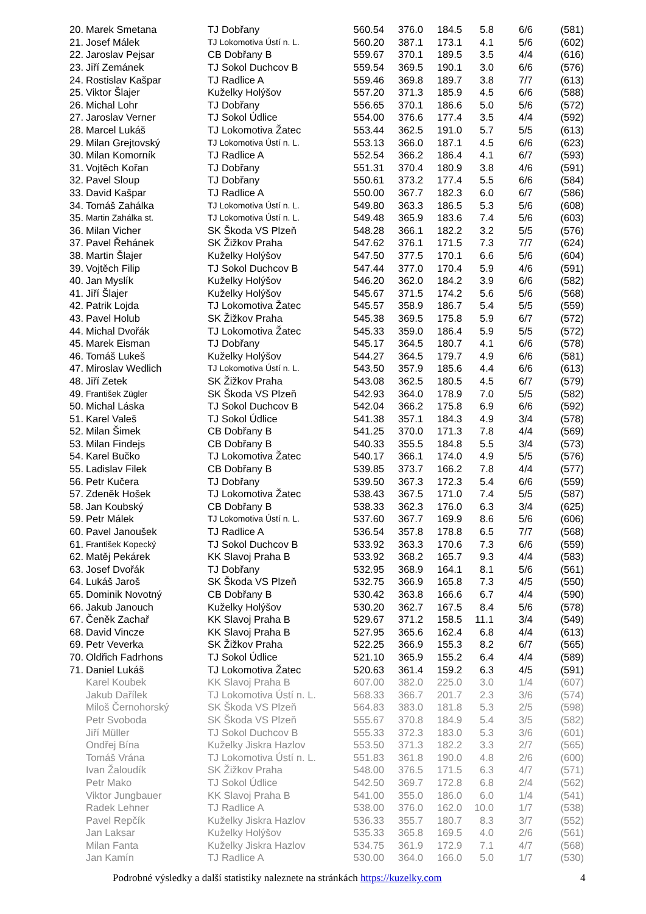| 20. | Marek Smetana | TJ Dobřany | 560.54 | 376.0 | 184.5 | 5.8 | 6/6 | (581) |
| 21. | Josef Málek | TJ Lokomotiva Ústí n. L. | 560.20 | 387.1 | 173.1 | 4.1 | 5/6 | (602) |
| 22. | Jaroslav Pejsar | CB Dobřany B | 559.67 | 370.1 | 189.5 | 3.5 | 4/4 | (616) |
| 23. | Jiří Zemánek | TJ Sokol Duchcov B | 559.54 | 369.5 | 190.1 | 3.0 | 6/6 | (576) |
| 24. | Rostislav Kašpar | TJ Radlice A | 559.46 | 369.8 | 189.7 | 3.8 | 7/7 | (613) |
| 25. | Viktor Šlajer | Kuželky Holýšov | 557.20 | 371.3 | 185.9 | 4.5 | 6/6 | (588) |
| 26. | Michal Lohr | TJ Dobřany | 556.65 | 370.1 | 186.6 | 5.0 | 5/6 | (572) |
| 27. | Jaroslav Verner | TJ Sokol Údlice | 554.00 | 376.6 | 177.4 | 3.5 | 4/4 | (592) |
| 28. | Marcel Lukáš | TJ Lokomotiva Žatec | 553.44 | 362.5 | 191.0 | 5.7 | 5/5 | (613) |
| 29. | Milan Grejtovský | TJ Lokomotiva Ústí n. L. | 553.13 | 366.0 | 187.1 | 4.5 | 6/6 | (623) |
| 30. | Milan Komorník | TJ Radlice A | 552.54 | 366.2 | 186.4 | 4.1 | 6/7 | (593) |
| 31. | Vojtěch Kořan | TJ Dobřany | 551.31 | 370.4 | 180.9 | 3.8 | 4/6 | (591) |
| 32. | Pavel Sloup | TJ Dobřany | 550.61 | 373.2 | 177.4 | 5.5 | 6/6 | (584) |
| 33. | David Kašpar | TJ Radlice A | 550.00 | 367.7 | 182.3 | 6.0 | 6/7 | (586) |
| 34. | Tomáš Zahálka | TJ Lokomotiva Ústí n. L. | 549.80 | 363.3 | 186.5 | 5.3 | 5/6 | (608) |
| 35. | Martin Zahálka st. | TJ Lokomotiva Ústí n. L. | 549.48 | 365.9 | 183.6 | 7.4 | 5/6 | (603) |
| 36. | Milan Vicher | SK Škoda VS Plzeň | 548.28 | 366.1 | 182.2 | 3.2 | 5/5 | (576) |
| 37. | Pavel Řehánek | SK Žižkov Praha | 547.62 | 376.1 | 171.5 | 7.3 | 7/7 | (624) |
| 38. | Martin Šlajer | Kuželky Holýšov | 547.50 | 377.5 | 170.1 | 6.6 | 5/6 | (604) |
| 39. | Vojtěch Filip | TJ Sokol Duchcov B | 547.44 | 377.0 | 170.4 | 5.9 | 4/6 | (591) |
| 40. | Jan Myslík | Kuželky Holýšov | 546.20 | 362.0 | 184.2 | 3.9 | 6/6 | (582) |
| 41. | Jiří Šlajer | Kuželky Holýšov | 545.67 | 371.5 | 174.2 | 5.6 | 5/6 | (568) |
| 42. | Patrik Lojda | TJ Lokomotiva Žatec | 545.57 | 358.9 | 186.7 | 5.4 | 5/5 | (559) |
| 43. | Pavel Holub | SK Žižkov Praha | 545.38 | 369.5 | 175.8 | 5.9 | 6/7 | (572) |
| 44. | Michal Dvořák | TJ Lokomotiva Žatec | 545.33 | 359.0 | 186.4 | 5.9 | 5/5 | (572) |
| 45. | Marek Eisman | TJ Dobřany | 545.17 | 364.5 | 180.7 | 4.1 | 6/6 | (578) |
| 46. | Tomáš Lukeš | Kuželky Holýšov | 544.27 | 364.5 | 179.7 | 4.9 | 6/6 | (581) |
| 47. | Miroslav Wedlich | TJ Lokomotiva Ústí n. L. | 543.50 | 357.9 | 185.6 | 4.4 | 6/6 | (613) |
| 48. | Jiří Zetek | SK Žižkov Praha | 543.08 | 362.5 | 180.5 | 4.5 | 6/7 | (579) |
| 49. | František Zügler | SK Škoda VS Plzeň | 542.93 | 364.0 | 178.9 | 7.0 | 5/5 | (582) |
| 50. | Michal Láska | TJ Sokol Duchcov B | 542.04 | 366.2 | 175.8 | 6.9 | 6/6 | (592) |
| 51. | Karel Valeš | TJ Sokol Údlice | 541.38 | 357.1 | 184.3 | 4.9 | 3/4 | (578) |
| 52. | Milan Šimek | CB Dobřany B | 541.25 | 370.0 | 171.3 | 7.8 | 4/4 | (569) |
| 53. | Milan Findejs | CB Dobřany B | 540.33 | 355.5 | 184.8 | 5.5 | 3/4 | (573) |
| 54. | Karel Bučko | TJ Lokomotiva Žatec | 540.17 | 366.1 | 174.0 | 4.9 | 5/5 | (576) |
| 55. | Ladislav Filek | CB Dobřany B | 539.85 | 373.7 | 166.2 | 7.8 | 4/4 | (577) |
| 56. | Petr Kučera | TJ Dobřany | 539.50 | 367.3 | 172.3 | 5.4 | 6/6 | (559) |
| 57. | Zdeněk Hošek | TJ Lokomotiva Žatec | 538.43 | 367.5 | 171.0 | 7.4 | 5/5 | (587) |
| 58. | Jan Koubský | CB Dobřany B | 538.33 | 362.3 | 176.0 | 6.3 | 3/4 | (625) |
| 59. | Petr Málek | TJ Lokomotiva Ústí n. L. | 537.60 | 367.7 | 169.9 | 8.6 | 5/6 | (606) |
| 60. | Pavel Janoušek | TJ Radlice A | 536.54 | 357.8 | 178.8 | 6.5 | 7/7 | (568) |
| 61. | František Kopecký | TJ Sokol Duchcov B | 533.92 | 363.3 | 170.6 | 7.3 | 6/6 | (559) |
| 62. | Matěj Pekárek | KK Slavoj Praha B | 533.92 | 368.2 | 165.7 | 9.3 | 4/4 | (583) |
| 63. | Josef Dvořák | TJ Dobřany | 532.95 | 368.9 | 164.1 | 8.1 | 5/6 | (561) |
| 64. | Lukáš Jaroš | SK Škoda VS Plzeň | 532.75 | 366.9 | 165.8 | 7.3 | 4/5 | (550) |
| 65. | Dominik Novotný | CB Dobřany B | 530.42 | 363.8 | 166.6 | 6.7 | 4/4 | (590) |
| 66. | Jakub Janouch | Kuželky Holýšov | 530.20 | 362.7 | 167.5 | 8.4 | 5/6 | (578) |
| 67. | Čeněk Zachař | KK Slavoj Praha B | 529.67 | 371.2 | 158.5 | 11.1 | 3/4 | (549) |
| 68. | David Vincze | KK Slavoj Praha B | 527.95 | 365.6 | 162.4 | 6.8 | 4/4 | (613) |
| 69. | Petr Veverka | SK Žižkov Praha | 522.25 | 366.9 | 155.3 | 8.2 | 6/7 | (565) |
| 70. | Oldřich Fadrhons | TJ Sokol Údlice | 521.10 | 365.9 | 155.2 | 6.4 | 4/4 | (589) |
| 71. | Daniel Lukáš | TJ Lokomotiva Žatec | 520.63 | 361.4 | 159.2 | 6.3 | 4/5 | (591) |
| | Karel Koubek | KK Slavoj Praha B | 607.00 | 382.0 | 225.0 | 3.0 | 1/4 | (607) |
| | Jakub Dařílek | TJ Lokomotiva Ústí n. L. | 568.33 | 366.7 | 201.7 | 2.3 | 3/6 | (574) |
| | Miloš Černohorský | SK Škoda VS Plzeň | 564.83 | 383.0 | 181.8 | 5.3 | 2/5 | (598) |
| | Petr Svoboda | SK Škoda VS Plzeň | 555.67 | 370.8 | 184.9 | 5.4 | 3/5 | (582) |
| | Jiří Müller | TJ Sokol Duchcov B | 555.33 | 372.3 | 183.0 | 5.3 | 3/6 | (601) |
| | Ondřej Bína | Kuželky Jiskra Hazlov | 553.50 | 371.3 | 182.2 | 3.3 | 2/7 | (565) |
| | Tomáš Vrána | TJ Lokomotiva Ústí n. L. | 551.83 | 361.8 | 190.0 | 4.8 | 2/6 | (600) |
| | Ivan Žaloudík | SK Žižkov Praha | 548.00 | 376.5 | 171.5 | 6.3 | 4/7 | (571) |
| | Petr Mako | TJ Sokol Údlice | 542.50 | 369.7 | 172.8 | 6.8 | 2/4 | (562) |
| | Viktor Jungbauer | KK Slavoj Praha B | 541.00 | 355.0 | 186.0 | 6.0 | 1/4 | (541) |
| | Radek Lehner | TJ Radlice A | 538.00 | 376.0 | 162.0 | 10.0 | 1/7 | (538) |
| | Pavel Repčík | Kuželky Jiskra Hazlov | 536.33 | 355.7 | 180.7 | 8.3 | 3/7 | (552) |
| | Jan Laksar | Kuželky Holýšov | 535.33 | 365.8 | 169.5 | 4.0 | 2/6 | (561) |
| | Milan Fanta | Kuželky Jiskra Hazlov | 534.75 | 361.9 | 172.9 | 7.1 | 4/7 | (568) |
| | Jan Kamín | TJ Radlice A | 530.00 | 364.0 | 166.0 | 5.0 | 1/7 | (530) |
Podrobné výsledky a další statistiky naleznete na stránkách https://kuzelky.com 4